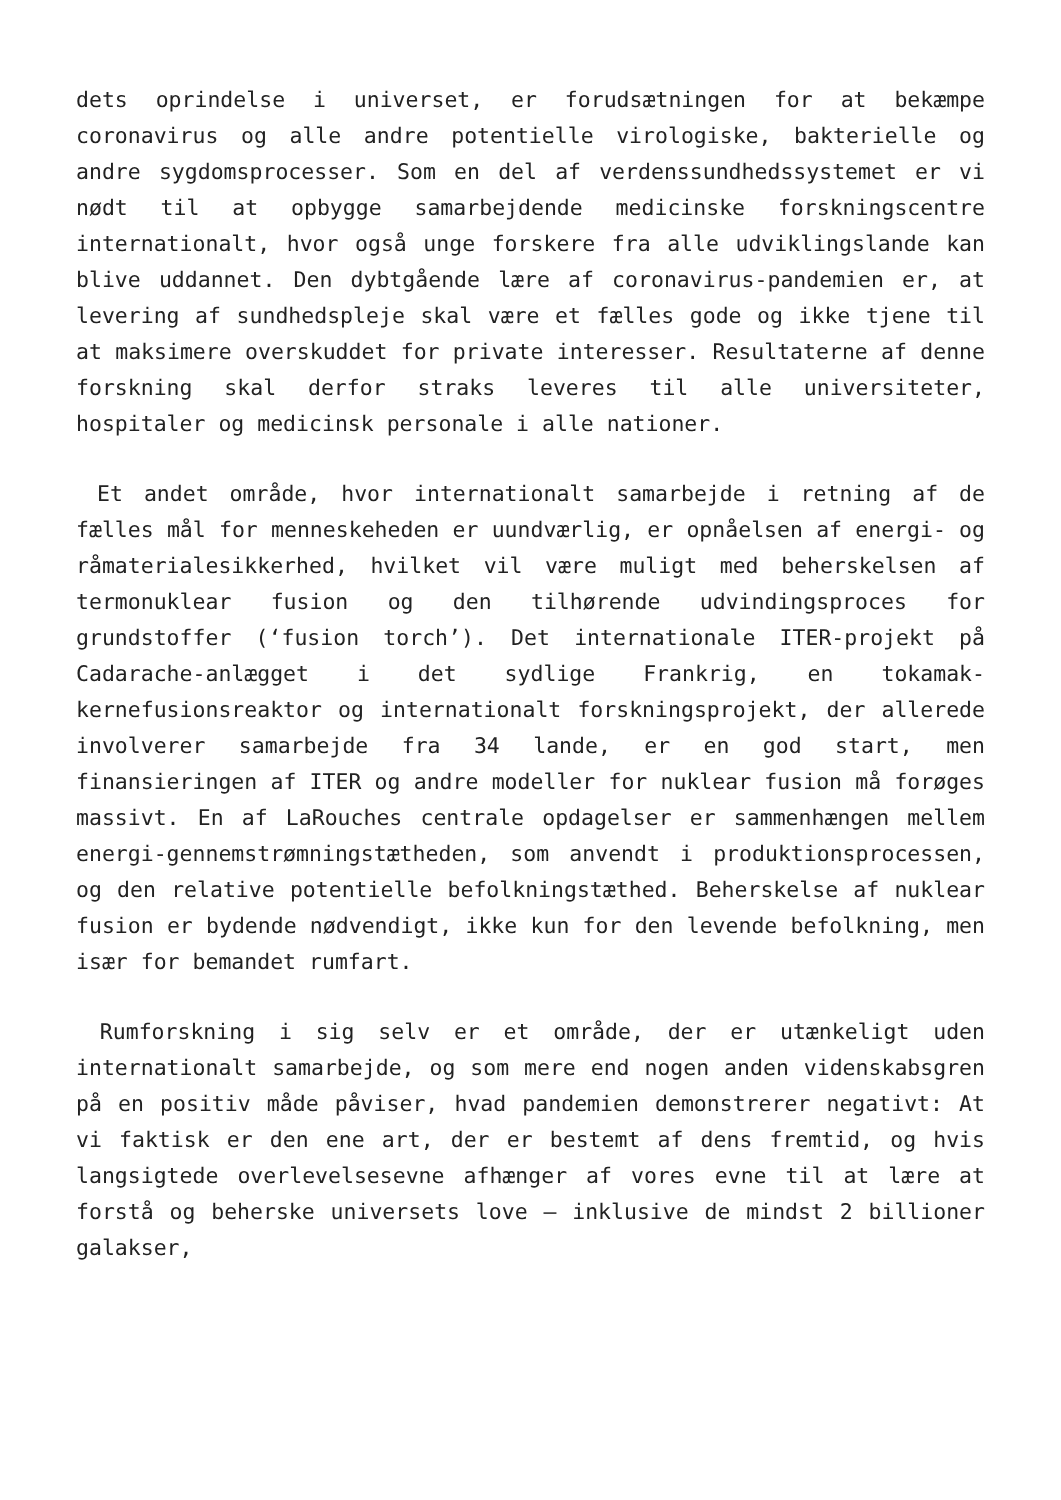dets oprindelse i universet, er forudsætningen for at bekæmpe coronavirus og alle andre potentielle virologiske, bakterielle og andre sygdomsprocesser. Som en del af verdenssundhedssystemet er vi nødt til at opbygge samarbejdende medicinske forskningscentre internationalt, hvor også unge forskere fra alle udviklingslande kan blive uddannet. Den dybtgående lære af coronavirus-pandemien er, at levering af sundhedspleje skal være et fælles gode og ikke tjene til at maksimere overskuddet for private interesser. Resultaterne af denne forskning skal derfor straks leveres til alle universiteter, hospitaler og medicinsk personale i alle nationer.
Et andet område, hvor internationalt samarbejde i retning af de fælles mål for menneskeheden er uundværlig, er opnåelsen af energi- og råmaterialesikkerhed, hvilket vil være muligt med beherskelsen af termonuklear fusion og den tilhørende udvindingsproces for grundstoffer (‘fusion torch’). Det internationale ITER-projekt på Cadarache-anlægget i det sydlige Frankrig, en tokamak-kernefusionsreaktor og internationalt forskningsprojekt, der allerede involverer samarbejde fra 34 lande, er en god start, men finansieringen af ITER og andre modeller for nuklear fusion må forøges massivt. En af LaRouches centrale opdagelser er sammenhængen mellem energi-gennemstrømningstætheden, som anvendt i produktionsprocessen, og den relative potentielle befolkningstæthed. Beherskelse af nuklear fusion er bydende nødvendigt, ikke kun for den levende befolkning, men især for bemandet rumfart.
Rumforskning i sig selv er et område, der er utænkeligt uden internationalt samarbejde, og som mere end nogen anden videnskabsgren på en positiv måde påviser, hvad pandemien demonstrerer negativt: At vi faktisk er den ene art, der er bestemt af dens fremtid, og hvis langsigtede overlevelsesevne afhænger af vores evne til at lære at forstå og beherske universets love – inklusive de mindst 2 billioner galakser,